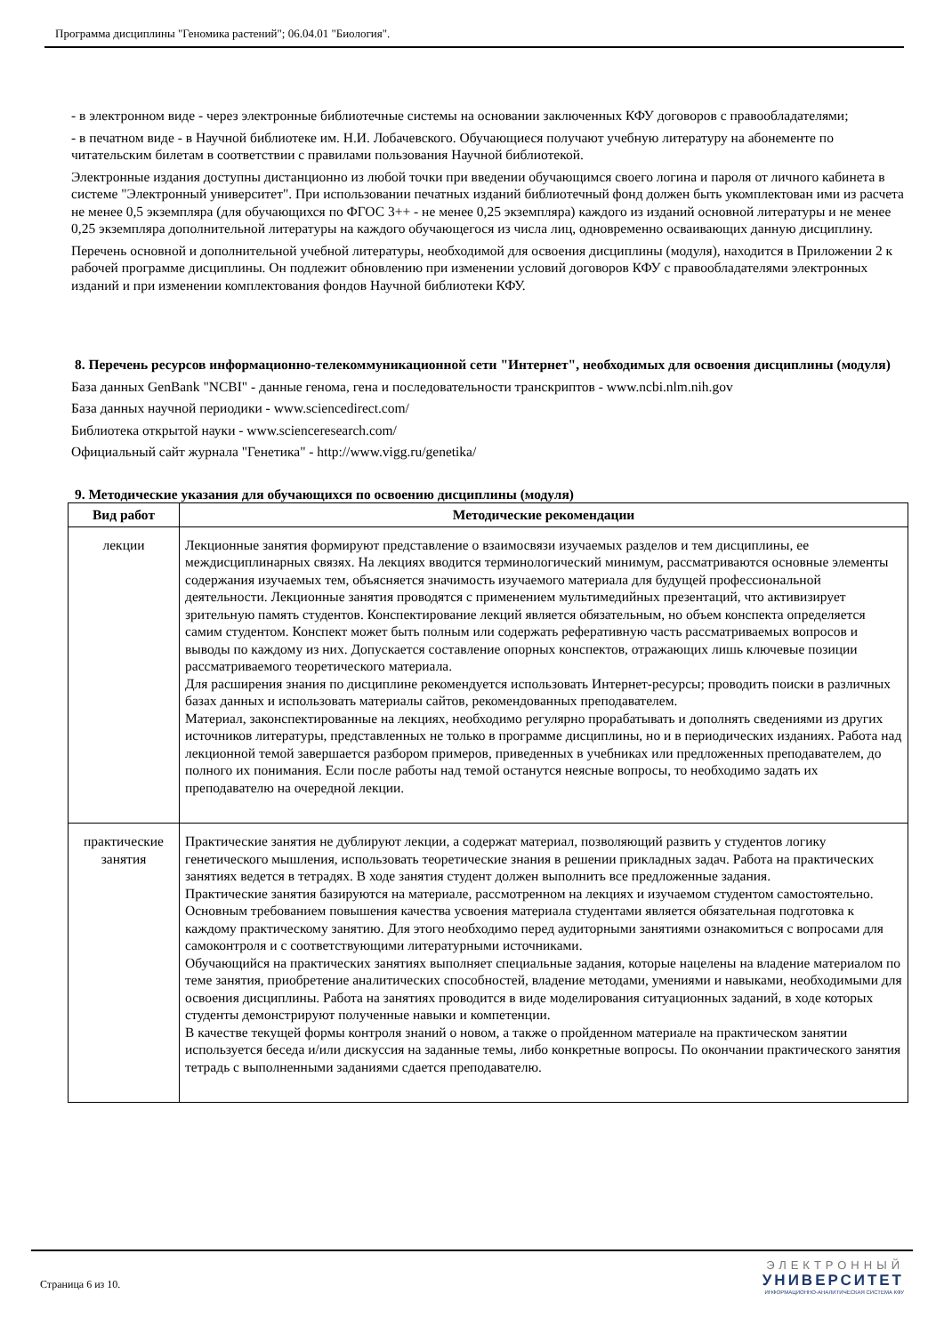Программа дисциплины "Геномика растений"; 06.04.01 "Биология".
- в электронном виде - через электронные библиотечные системы на основании заключенных КФУ договоров с правообладателями;
- в печатном виде - в Научной библиотеке им. Н.И. Лобачевского. Обучающиеся получают учебную литературу на абонементе по читательским билетам в соответствии с правилами пользования Научной библиотекой.
Электронные издания доступны дистанционно из любой точки при введении обучающимся своего логина и пароля от личного кабинета в системе "Электронный университет". При использовании печатных изданий библиотечный фонд должен быть укомплектован ими из расчета не менее 0,5 экземпляра (для обучающихся по ФГОС 3++ - не менее 0,25 экземпляра) каждого из изданий основной литературы и не менее 0,25 экземпляра дополнительной литературы на каждого обучающегося из числа лиц, одновременно осваивающих данную дисциплину.
Перечень основной и дополнительной учебной литературы, необходимой для освоения дисциплины (модуля), находится в Приложении 2 к рабочей программе дисциплины. Он подлежит обновлению при изменении условий договоров КФУ с правообладателями электронных изданий и при изменении комплектования фондов Научной библиотеки КФУ.
8. Перечень ресурсов информационно-телекоммуникационной сети "Интернет", необходимых для освоения дисциплины (модуля)
База данных GenBank "NCBI" - данные генома, гена и последовательности транскриптов - www.ncbi.nlm.nih.gov
База данных научной периодики - www.sciencedirect.com/
Библиотека открытой науки - www.scienceresearch.com/
Официальный сайт журнала "Генетика" - http://www.vigg.ru/genetika/
9. Методические указания для обучающихся по освоению дисциплины (модуля)
| Вид работ | Методические рекомендации |
| --- | --- |
| лекции | Лекционные занятия формируют представление о взаимосвязи изучаемых разделов и тем дисциплины, ее междисциплинарных связях. На лекциях вводится терминологический минимум, рассматриваются основные элементы содержания изучаемых тем, объясняется значимость изучаемого материала для будущей профессиональной деятельности. Лекционные занятия проводятся с применением мультимедийных презентаций, что активизирует зрительную память студентов. Конспектирование лекций является обязательным, но объем конспекта определяется самим студентом. Конспект может быть полным или содержать реферативную часть рассматриваемых вопросов и выводы по каждому из них. Допускается составление опорных конспектов, отражающих лишь ключевые позиции рассматриваемого теоретического материала. Для расширения знания по дисциплине рекомендуется использовать Интернет-ресурсы; проводить поиски в различных базах данных и использовать материалы сайтов, рекомендованных преподавателем. Материал, законспектированные на лекциях, необходимо регулярно прорабатывать и дополнять сведениями из других источников литературы, представленных не только в программе дисциплины, но и в периодических изданиях. Работа над лекционной темой завершается разбором примеров, приведенных в учебниках или предложенных преподавателем, до полного их понимания. Если после работы над темой останутся неясные вопросы, то необходимо задать их преподавателю на очередной лекции. |
| практические занятия | Практические занятия не дублируют лекции, а содержат материал, позволяющий развить у студентов логику генетического мышления, использовать теоретические знания в решении прикладных задач. Работа на практических занятиях ведется в тетрадях. В ходе занятия студент должен выполнить все предложенные задания. Практические занятия базируются на материале, рассмотренном на лекциях и изучаемом студентом самостоятельно. Основным требованием повышения качества усвоения материала студентами является обязательная подготовка к каждому практическому занятию. Для этого необходимо перед аудиторными занятиями ознакомиться с вопросами для самоконтроля и с соответствующими литературными источниками. Обучающийся на практических занятиях выполняет специальные задания, которые нацелены на владение материалом по теме занятия, приобретение аналитических способностей, владение методами, умениями и навыками, необходимыми для освоения дисциплины. Работа на занятиях проводится в виде моделирования ситуационных заданий, в ходе которых студенты демонстрируют полученные навыки и компетенции. В качестве текущей формы контроля знаний о новом, а также о пройденном материале на практическом занятии используется беседа и/или дискуссия на заданные темы, либо конкретные вопросы. По окончании практического занятия тетрадь с выполненными заданиями сдается преподавателю. |
Страница 6 из 10.
ЭЛЕКТРОННЫЙ
УНИВЕРСИТЕТ
ИНФОРМАЦИОННО-АНАЛИТИЧЕСКАЯ СИСТЕМА КФУ